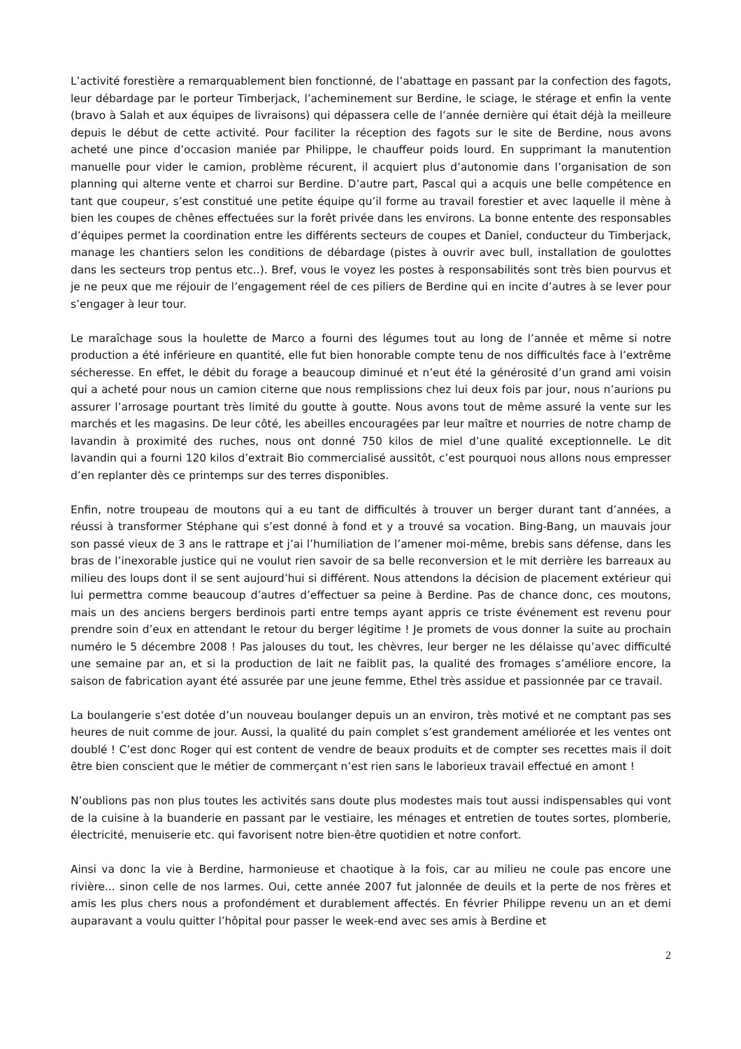L’activité forestière a remarquablement bien fonctionné, de l’abattage en passant par la confection des fagots, leur débardage par le porteur Timberjack, l’acheminement sur Berdine, le sciage, le stérage et enfin la vente (bravo à Salah et aux équipes de livraisons) qui dépassera celle de l’année dernière qui était déjà la meilleure depuis le début de cette activité. Pour faciliter la réception des fagots sur le site de Berdine, nous avons acheté une pince d’occasion maniée par Philippe, le chauffeur poids lourd. En supprimant la manutention manuelle pour vider le camion, problème récurent, il acquiert plus d’autonomie dans l’organisation de son planning qui alterne vente et charroi sur Berdine. D’autre part, Pascal qui a acquis une belle compétence en tant que coupeur, s’est constitué une petite équipe qu’il forme au travail forestier et avec laquelle il mène à bien les coupes de chênes effectuées sur la forêt privée dans les environs. La bonne entente des responsables d’équipes permet la coordination entre les différents secteurs de coupes et Daniel, conducteur du Timberjack, manage les chantiers selon les conditions de débardage (pistes à ouvrir avec bull, installation de goulottes dans les secteurs trop pentus etc..). Bref, vous le voyez les postes à responsabilités sont très bien pourvus et je ne peux que me réjouir de l’engagement réel de ces piliers de Berdine qui en incite d’autres à se lever pour s’engager à leur tour.
Le maraîchage sous la houlette de Marco a fourni des légumes tout au long de l’année et même si notre production a été inférieure en quantité, elle fut bien honorable compte tenu de nos difficultés face à l’extrême sécheresse. En effet, le débit du forage a beaucoup diminué et n’eut été la générosité d’un grand ami voisin qui a acheté pour nous un camion citerne que nous remplissions chez lui deux fois par jour, nous n’aurions pu assurer l’arrosage pourtant très limité du goutte à goutte. Nous avons tout de même assuré la vente sur les marchés et les magasins. De leur côté, les abeilles encouragées par leur maître et nourries de notre champ de lavandin à proximité des ruches, nous ont donné 750 kilos de miel d’une qualité exceptionnelle. Le dit lavandin qui a fourni 120 kilos d’extrait Bio commercialisé aussitôt, c’est pourquoi nous allons nous empresser d’en replanter dès ce printemps sur des terres disponibles.
Enfin, notre troupeau de moutons qui a eu tant de difficultés à trouver un berger durant tant d’années, a réussi à transformer Stéphane qui s’est donné à fond et y a trouvé sa vocation. Bing-Bang, un mauvais jour son passé vieux de 3 ans le rattrape et j’ai l’humiliation de l’amener moi-même, brebis sans défense, dans les bras de l’inexorable justice qui ne voulut rien savoir de sa belle reconversion et le mit derrière les barreaux au milieu des loups dont il se sent aujourd’hui si différent. Nous attendons la décision de placement extérieur qui lui permettra comme beaucoup d’autres d’effectuer sa peine à Berdine. Pas de chance donc, ces moutons, mais un des anciens bergers berdinois parti entre temps ayant appris ce triste événement est revenu pour prendre soin d’eux en attendant le retour du berger légitime ! Je promets de vous donner la suite au prochain numéro le 5 décembre 2008 ! Pas jalouses du tout, les chèvres, leur berger ne les délaisse qu’avec difficulté une semaine par an, et si la production de lait ne faiblit pas, la qualité des fromages s’améliore encore, la saison de fabrication ayant été assurée par une jeune femme, Ethel très assidue et passionnée par ce travail.
La boulangerie s’est dotée d’un nouveau boulanger depuis un an environ, très motivé et ne comptant pas ses heures de nuit comme de jour. Aussi, la qualité du pain complet s’est grandement améliorée et les ventes ont doublé ! C’est donc Roger qui est content de vendre de beaux produits et de compter ses recettes mais il doit être bien conscient que le métier de commerçant n’est rien sans le laborieux travail effectué en amont !
N’oublions pas non plus toutes les activités sans doute plus modestes mais tout aussi indispensables qui vont de la cuisine à la buanderie en passant par le vestiaire, les ménages et entretien de toutes sortes, plomberie, électricité, menuiserie etc. qui favorisent notre bien-être quotidien et notre confort.
Ainsi va donc la vie à Berdine, harmonieuse et chaotique à la fois, car au milieu ne coule pas encore une rivière... sinon celle de nos larmes. Oui, cette année 2007 fut jalonnée de deuils et la perte de nos frères et amis les plus chers nous a profondément et durablement affectés. En février Philippe revenu un an et demi auparavant a voulu quitter l’hôpital pour passer le week-end avec ses amis à Berdine et
2